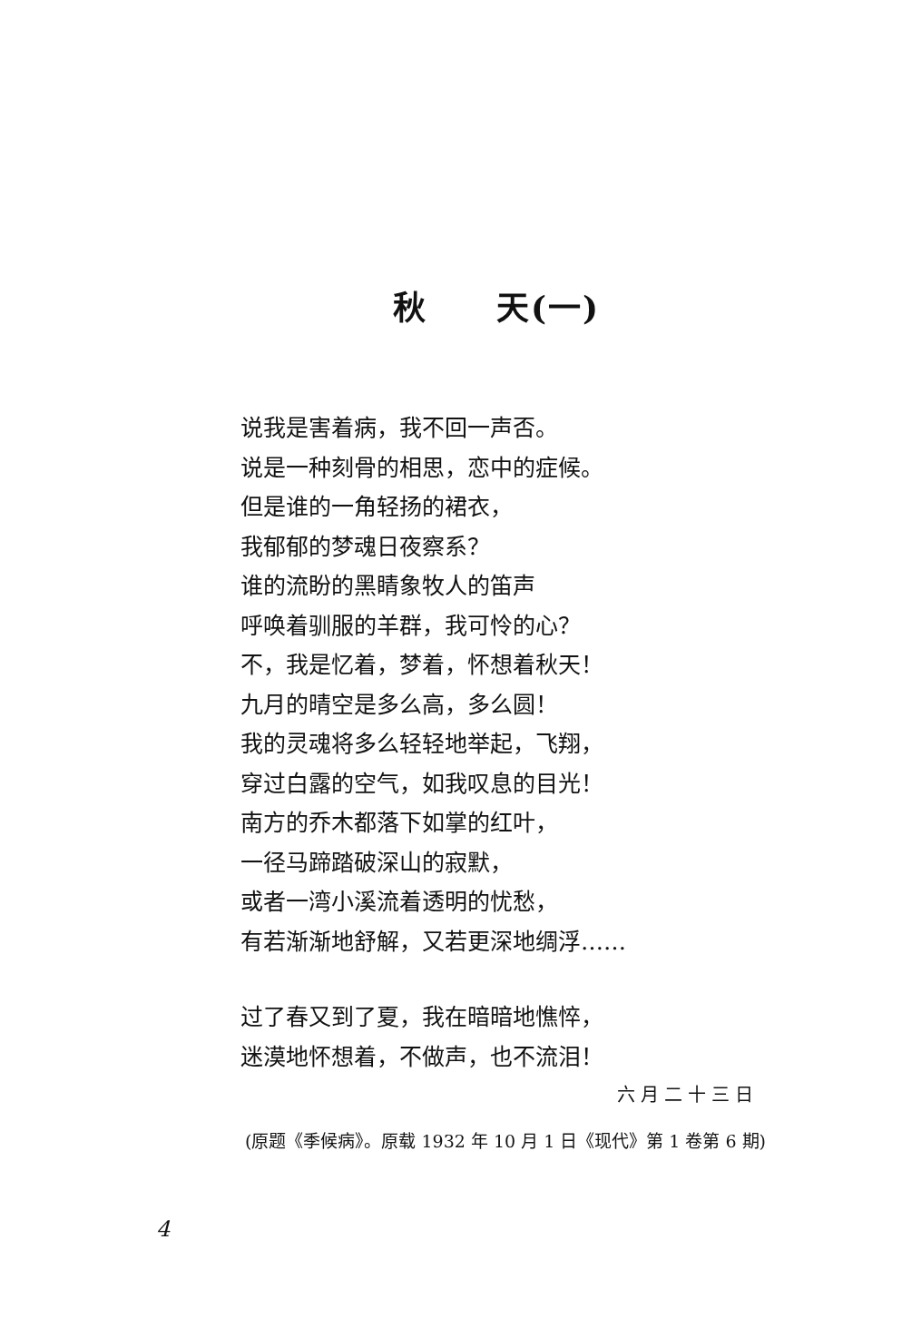秋  天(一)
说我是害着病，我不回一声否。
说是一种刻骨的相思，恋中的症候。
但是谁的一角轻扬的裙衣，
我郁郁的梦魂日夜察系？
谁的流盼的黑睛象牧人的笛声
呼唤着驯服的羊群，我可怜的心？
不，我是忆着，梦着，怀想着秋天！
九月的晴空是多么高，多么圆！
我的灵魂将多么轻轻地举起，飞翔，
穿过白露的空气，如我叹息的目光！
南方的乔木都落下如掌的红叶，
一径马蹄踏破深山的寂默，
或者一湾小溪流着透明的忧愁，
有若渐渐地舒解，又若更深地绸浮……
过了春又到了夏，我在暗暗地憔悴，
迷漠地怀想着，不做声，也不流泪！
六月二十三日
(原题《季候病》。原载 1932 年 10 月 1 日《现代》第 1 卷第 6 期)
4